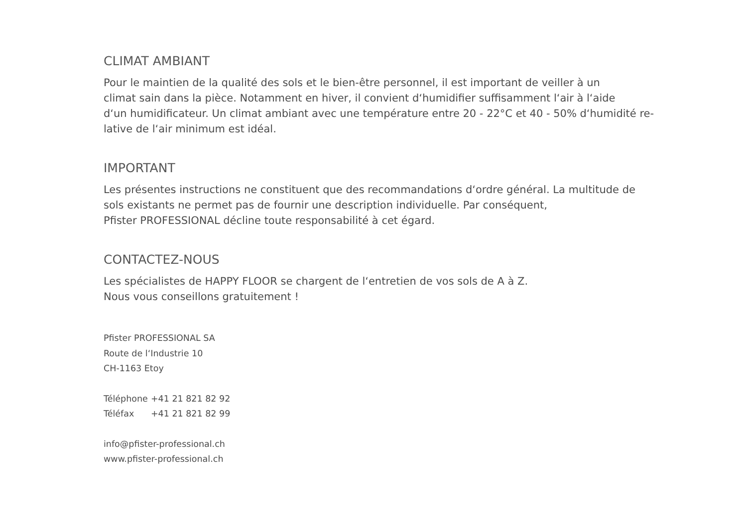CLIMAT AMBIANT
Pour le maintien de la qualité des sols et le bien-être personnel, il est important de veiller à un
climat sain dans la pièce. Notamment en hiver, il convient d‘humidifier suffisamment l‘air à l‘aide
d‘un humidificateur. Un climat ambiant avec une température entre 20 - 22°C et 40 - 50% d‘humidité re-
lative de l‘air minimum est idéal.
IMPORTANT
Les présentes instructions ne constituent que des recommandations d‘ordre général. La multitude de
sols existants ne permet pas de fournir une description individuelle. Par conséquent,
Pfister PROFESSIONAL décline toute responsabilité à cet égard.
CONTACTEZ-NOUS
Les spécialistes de HAPPY FLOOR se chargent de l‘entretien de vos sols de A à Z.
Nous vous conseillons gratuitement !
Pfister PROFESSIONAL SA
Route de l‘Industrie 10
CH-1163 Etoy
| Téléphone | +41 21 821 82 92 |
| Téléfax | +41 21 821 82 99 |
info@pfister-professional.ch
www.pfister-professional.ch